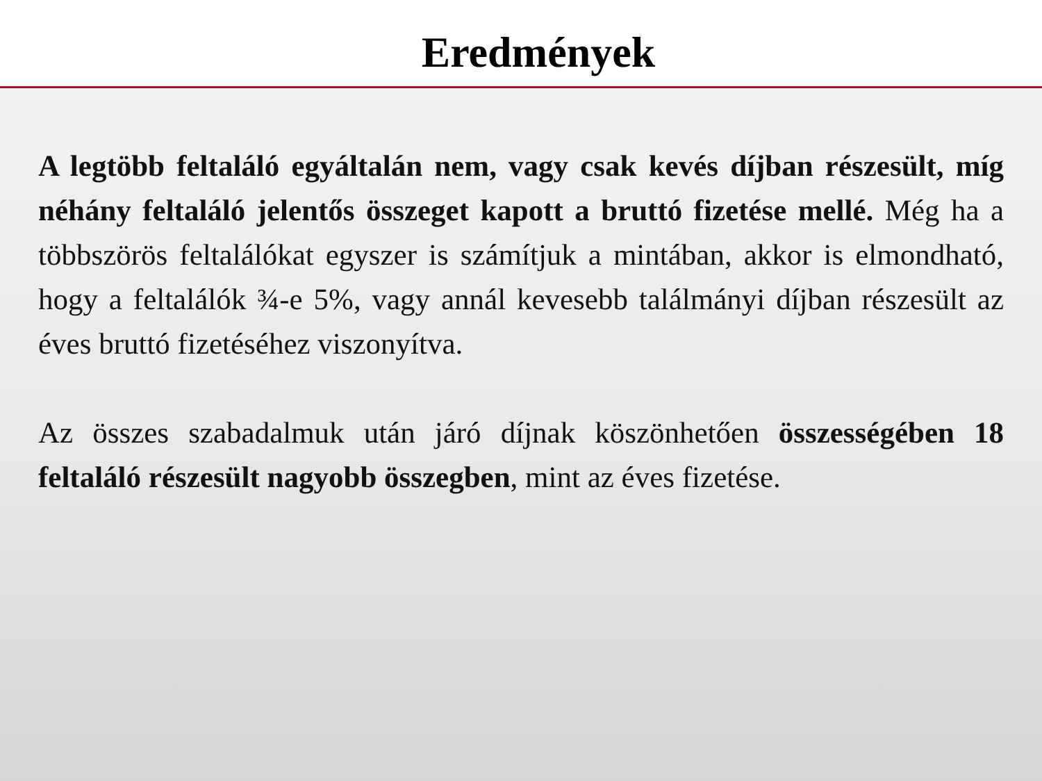Eredmények
A legtöbb feltaláló egyáltalán nem, vagy csak kevés díjban részesült, míg néhány feltaláló jelentős összeget kapott a bruttó fizetése mellé. Még ha a többszörös feltalálókat egyszer is számítjuk a mintában, akkor is elmondható, hogy a feltalálók ¾-e 5%, vagy annál kevesebb találmányi díjban részesült az éves bruttó fizetéséhez viszonyítva.
Az összes szabadalmuk után járó díjnak köszönhetően összességében 18 feltaláló részesült nagyobb összegben, mint az éves fizetése.